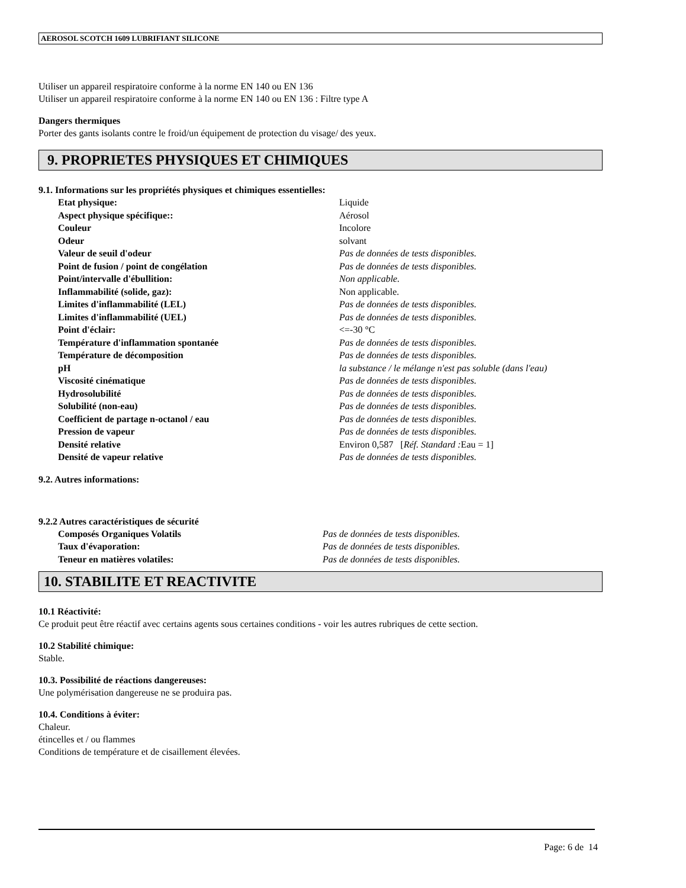AEROSOL SCOTCH 1609 LUBRIFIANT SILICONE
Utiliser un appareil respiratoire conforme à la norme EN 140 ou EN 136
Utiliser un appareil respiratoire conforme à la norme EN 140 ou EN 136 : Filtre type A
Dangers thermiques
Porter des gants isolants contre le froid/un équipement de protection du visage/ des yeux.
9. PROPRIETES PHYSIQUES ET CHIMIQUES
9.1. Informations sur les propriétés physiques et chimiques essentielles:
| Etat physique: | Liquide |
| Aspect physique spécifique:: | Aérosol |
| Couleur | Incolore |
| Odeur | solvant |
| Valeur de seuil d'odeur | Pas de données de tests disponibles. |
| Point de fusion / point de congélation | Pas de données de tests disponibles. |
| Point/intervalle d'ébullition: | Non applicable. |
| Inflammabilité (solide, gaz): | Non applicable. |
| Limites d'inflammabilité (LEL) | Pas de données de tests disponibles. |
| Limites d'inflammabilité (UEL) | Pas de données de tests disponibles. |
| Point d'éclair: | <=-30 °C |
| Température d'inflammation spontanée | Pas de données de tests disponibles. |
| Température de décomposition | Pas de données de tests disponibles. |
| pH | la substance / le mélange n'est pas soluble (dans l'eau) |
| Viscosité cinématique | Pas de données de tests disponibles. |
| Hydrosolubilité | Pas de données de tests disponibles. |
| Solubilité (non-eau) | Pas de données de tests disponibles. |
| Coefficient de partage n-octanol / eau | Pas de données de tests disponibles. |
| Pression de vapeur | Pas de données de tests disponibles. |
| Densité relative | Environ 0,587 [ Réf. Standard : Eau = 1] |
| Densité de vapeur relative | Pas de données de tests disponibles. |
9.2. Autres informations:
9.2.2 Autres caractéristiques de sécurité
| Composés Organiques Volatils | Pas de données de tests disponibles. |
| Taux d'évaporation: | Pas de données de tests disponibles. |
| Teneur en matières volatiles: | Pas de données de tests disponibles. |
10. STABILITE ET REACTIVITE
10.1 Réactivité:
Ce produit peut être réactif avec certains agents sous certaines conditions - voir les autres rubriques de cette section.
10.2 Stabilité chimique:
Stable.
10.3. Possibilité de réactions dangereuses:
Une polymérisation dangereuse ne se produira pas.
10.4. Conditions à éviter:
Chaleur.
étincelles et / ou flammes
Conditions de température et de cisaillement élevées.
Page: 6 de 14